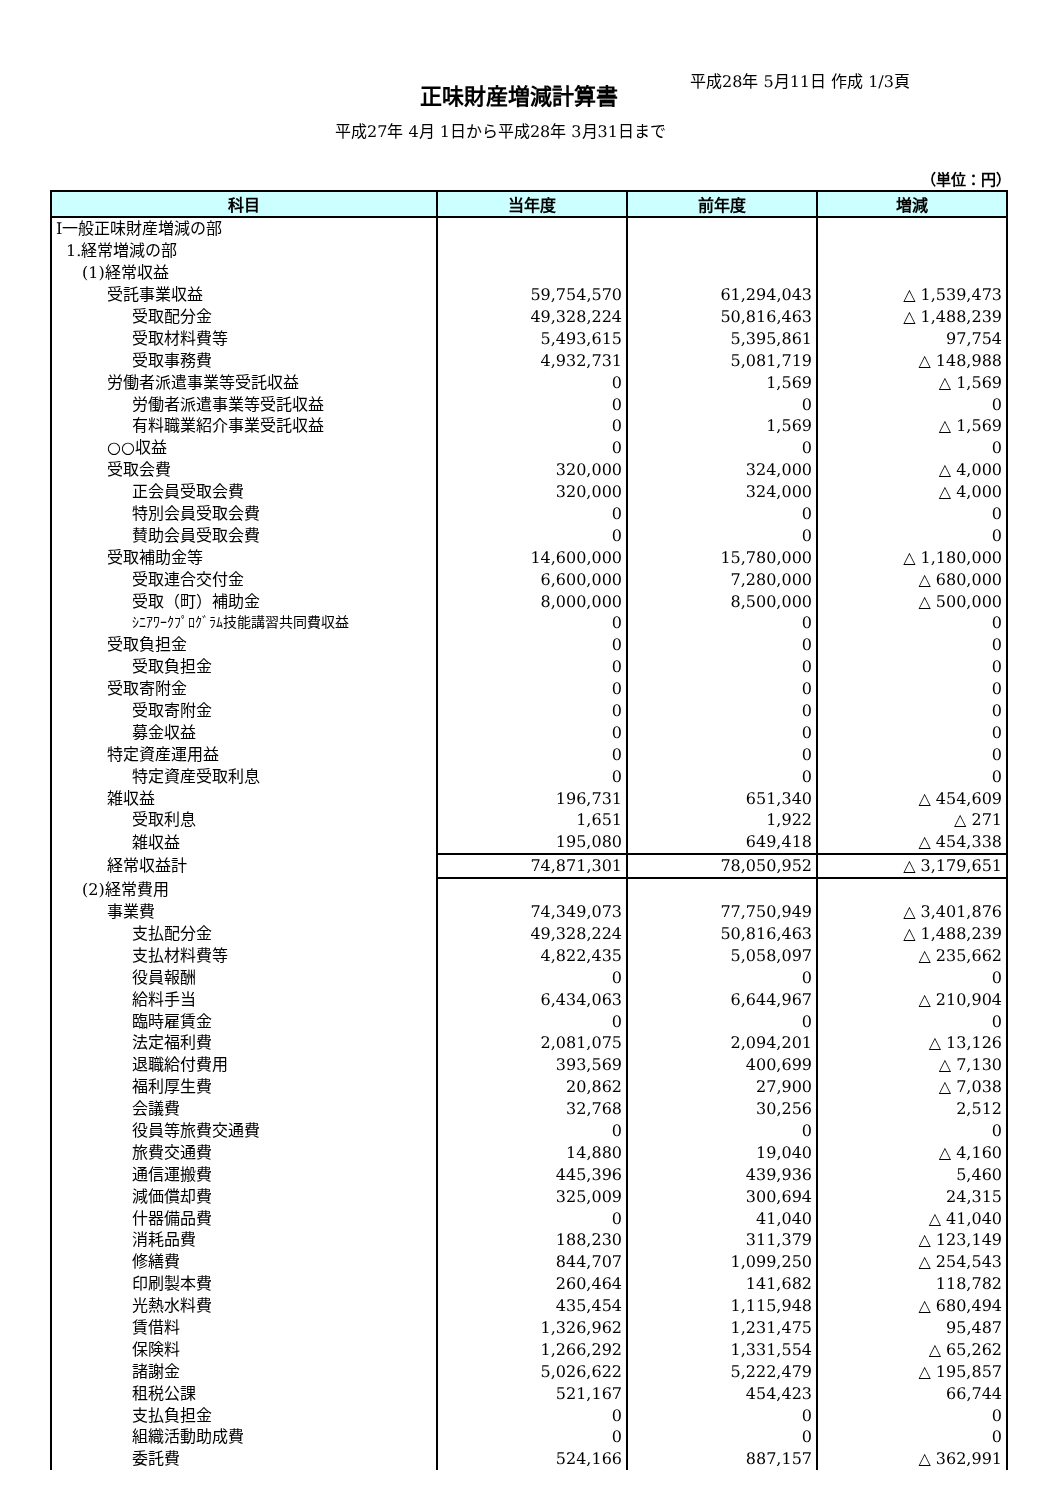正味財産増減計算書
平成28年 5月11日 作成 1/3頁
平成27年 4月 1日から平成28年 3月31日まで
（単位：円）
| 科目 | 当年度 | 前年度 | 増減 |
| --- | --- | --- | --- |
| Ⅰ一般正味財産増減の部 | | | |
| 1.経常増減の部 | | | |
| (1)経常収益 | | | |
| 受託事業収益 | 59,754,570 | 61,294,043 | △ 1,539,473 |
| 受取配分金 | 49,328,224 | 50,816,463 | △ 1,488,239 |
| 受取材料費等 | 5,493,615 | 5,395,861 | 97,754 |
| 受取事務費 | 4,932,731 | 5,081,719 | △ 148,988 |
| 労働者派遣事業等受託収益 | 0 | 1,569 | △ 1,569 |
| 労働者派遣事業等受託収益 | 0 | 0 | 0 |
| 有料職業紹介事業受託収益 | 0 | 1,569 | △ 1,569 |
| ○○収益 | 0 | 0 | 0 |
| 受取会費 | 320,000 | 324,000 | △ 4,000 |
| 正会員受取会費 | 320,000 | 324,000 | △ 4,000 |
| 特別会員受取会費 | 0 | 0 | 0 |
| 賛助会員受取会費 | 0 | 0 | 0 |
| 受取補助金等 | 14,600,000 | 15,780,000 | △ 1,180,000 |
| 受取連合交付金 | 6,600,000 | 7,280,000 | △ 680,000 |
| 受取（町）補助金 | 8,000,000 | 8,500,000 | △ 500,000 |
| ｼﾆｱﾜｰｸﾌﾟﾛｸﾞﾗﾑ技能講習共同費収益 | 0 | 0 | 0 |
| 受取負担金 | 0 | 0 | 0 |
| 受取負担金 | 0 | 0 | 0 |
| 受取寄附金 | 0 | 0 | 0 |
| 受取寄附金 | 0 | 0 | 0 |
| 募金収益 | 0 | 0 | 0 |
| 特定資産運用益 | 0 | 0 | 0 |
| 特定資産受取利息 | 0 | 0 | 0 |
| 雑収益 | 196,731 | 651,340 | △ 454,609 |
| 受取利息 | 1,651 | 1,922 | △ 271 |
| 雑収益 | 195,080 | 649,418 | △ 454,338 |
| 経常収益計 | 74,871,301 | 78,050,952 | △ 3,179,651 |
| (2)経常費用 | | | |
| 事業費 | 74,349,073 | 77,750,949 | △ 3,401,876 |
| 支払配分金 | 49,328,224 | 50,816,463 | △ 1,488,239 |
| 支払材料費等 | 4,822,435 | 5,058,097 | △ 235,662 |
| 役員報酬 | 0 | 0 | 0 |
| 給料手当 | 6,434,063 | 6,644,967 | △ 210,904 |
| 臨時雇賃金 | 0 | 0 | 0 |
| 法定福利費 | 2,081,075 | 2,094,201 | △ 13,126 |
| 退職給付費用 | 393,569 | 400,699 | △ 7,130 |
| 福利厚生費 | 20,862 | 27,900 | △ 7,038 |
| 会議費 | 32,768 | 30,256 | 2,512 |
| 役員等旅費交通費 | 0 | 0 | 0 |
| 旅費交通費 | 14,880 | 19,040 | △ 4,160 |
| 通信運搬費 | 445,396 | 439,936 | 5,460 |
| 減価償却費 | 325,009 | 300,694 | 24,315 |
| 什器備品費 | 0 | 41,040 | △ 41,040 |
| 消耗品費 | 188,230 | 311,379 | △ 123,149 |
| 修繕費 | 844,707 | 1,099,250 | △ 254,543 |
| 印刷製本費 | 260,464 | 141,682 | 118,782 |
| 光熱水料費 | 435,454 | 1,115,948 | △ 680,494 |
| 賃借料 | 1,326,962 | 1,231,475 | 95,487 |
| 保険料 | 1,266,292 | 1,331,554 | △ 65,262 |
| 諸謝金 | 5,026,622 | 5,222,479 | △ 195,857 |
| 租税公課 | 521,167 | 454,423 | 66,744 |
| 支払負担金 | 0 | 0 | 0 |
| 組織活動助成費 | 0 | 0 | 0 |
| 委託費 | 524,166 | 887,157 | △ 362,991 |